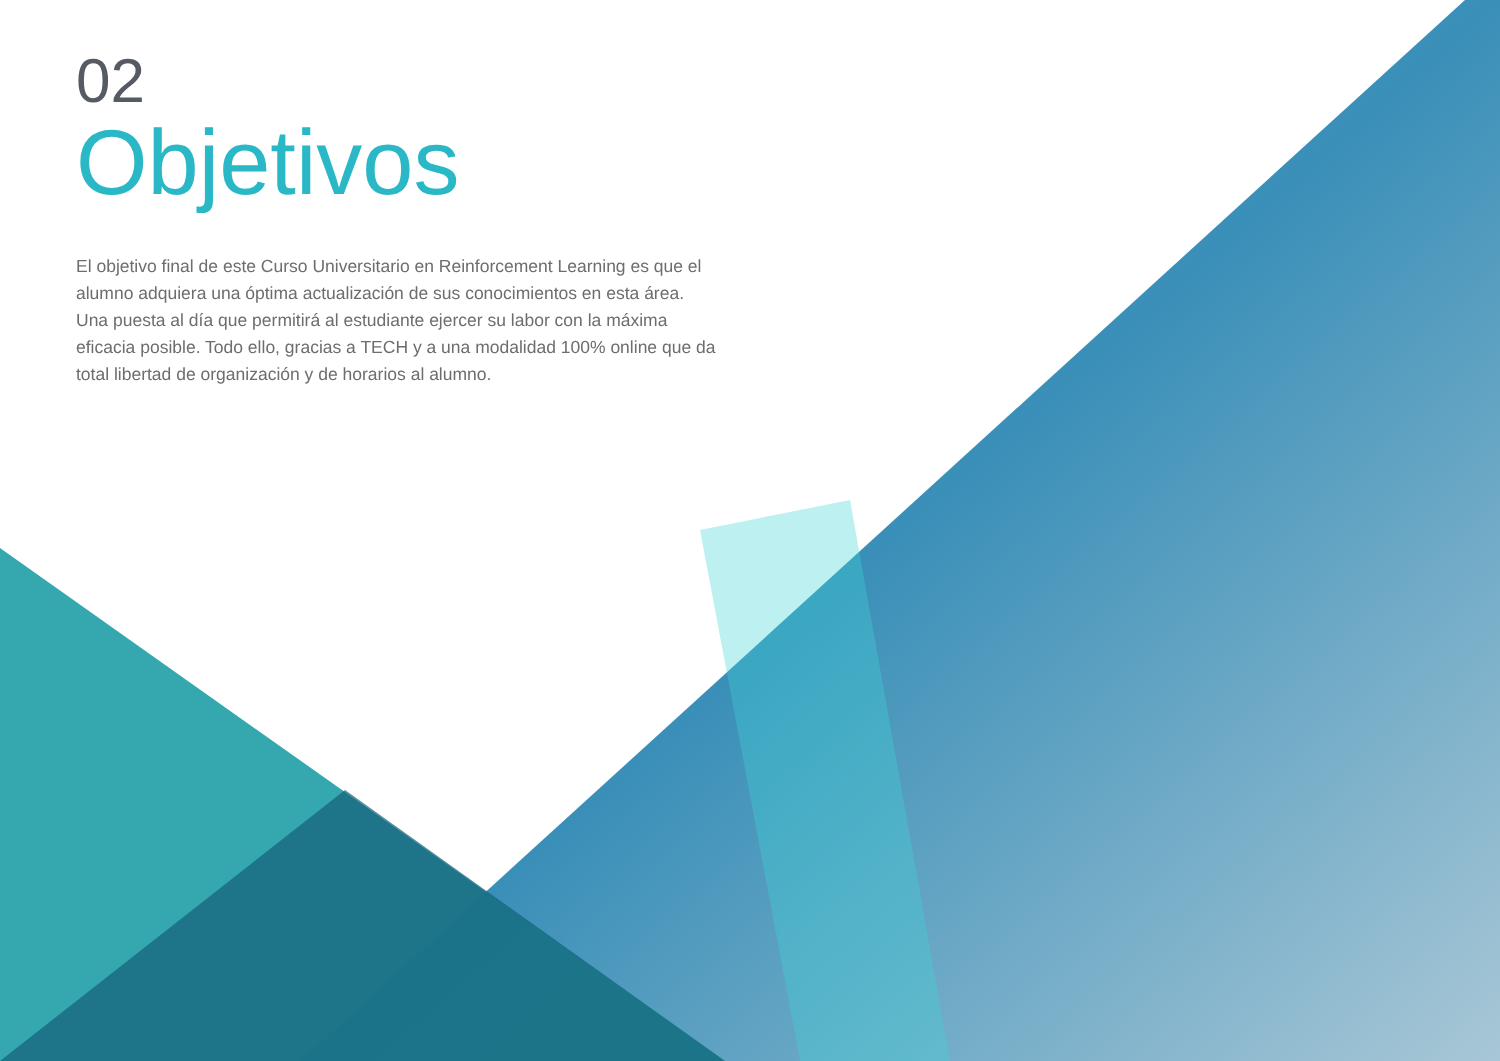02
Objetivos
El objetivo final de este Curso Universitario en Reinforcement Learning es que el alumno adquiera una óptima actualización de sus conocimientos en esta área. Una puesta al día que permitirá al estudiante ejercer su labor con la máxima eficacia posible. Todo ello, gracias a TECH y a una modalidad 100% online que da total libertad de organización y de horarios al alumno.